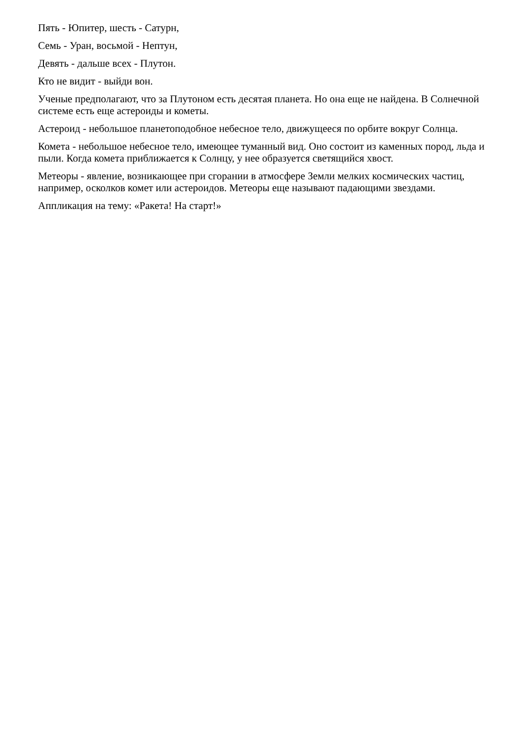Пять - Юпитер, шесть - Сатурн,
Семь - Уран, восьмой - Нептун,
Девять - дальше всех - Плутон.
Кто не видит - выйди вон.
Ученые предполагают, что за Плутоном есть десятая планета. Но она еще не найдена. В Солнечной системе есть еще астероиды и кометы.
Астероид - небольшое планетоподобное небесное тело, движущееся по орбите вокруг Солнца.
Комета - небольшое небесное тело, имеющее туманный вид. Оно состоит из каменных пород, льда и пыли. Когда комета приближается к Солнцу, у нее образуется светящийся хвост.
Метеоры - явление, возникающее при сгорании в атмосфере Земли мелких космических частиц, например, осколков комет или астероидов. Метеоры еще называют падающими звездами.
Аппликация на тему: «Ракета! На старт!»